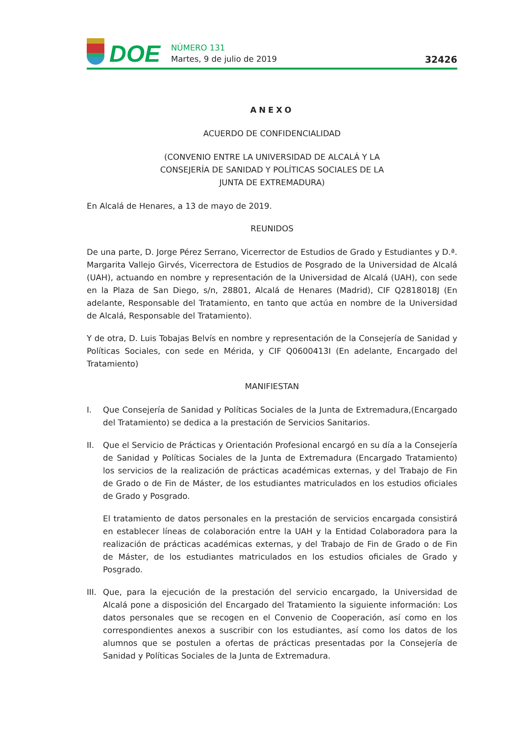DOE
NÚMERO 131
Martes, 9 de julio de 2019
32426
ANEXO
ACUERDO DE CONFIDENCIALIDAD
(CONVENIO ENTRE LA UNIVERSIDAD DE ALCALÁ Y LA
CONSEJERÍA DE SANIDAD Y POLÍTICAS SOCIALES DE LA
JUNTA DE EXTREMADURA)
En Alcalá de Henares, a 13 de mayo de 2019.
REUNIDOS
De una parte, D. Jorge Pérez Serrano, Vicerrector de Estudios de Grado y Estudiantes y D.ª. Margarita Vallejo Girvés, Vicerrectora de Estudios de Posgrado de la Universidad de Alcalá (UAH), actuando en nombre y representación de la Universidad de Alcalá (UAH), con sede en la Plaza de San Diego, s/n, 28801, Alcalá de Henares (Madrid), CIF Q2818018J (En adelante, Responsable del Tratamiento, en tanto que actúa en nombre de la Universidad de Alcalá, Responsable del Tratamiento).
Y de otra, D. Luis Tobajas Belvís en nombre y representación de la Consejería de Sanidad y Políticas Sociales, con sede en Mérida, y CIF Q0600413I (En adelante, Encargado del Tratamiento)
MANIFIESTAN
I. Que Consejería de Sanidad y Políticas Sociales de la Junta de Extremadura,(Encargado del Tratamiento) se dedica a la prestación de Servicios Sanitarios.
II. Que el Servicio de Prácticas y Orientación Profesional encargó en su día a la Consejería de Sanidad y Políticas Sociales de la Junta de Extremadura (Encargado Tratamiento) los servicios de la realización de prácticas académicas externas, y del Trabajo de Fin de Grado o de Fin de Máster, de los estudiantes matriculados en los estudios oficiales de Grado y Posgrado.
El tratamiento de datos personales en la prestación de servicios encargada consistirá en establecer líneas de colaboración entre la UAH y la Entidad Colaboradora para la realización de prácticas académicas externas, y del Trabajo de Fin de Grado o de Fin de Máster, de los estudiantes matriculados en los estudios oficiales de Grado y Posgrado.
III.
Que, para la ejecución de la prestación del servicio encargado, la Universidad de Alcalá pone a disposición del Encargado del Tratamiento la siguiente información: Los datos personales que se recogen en el Convenio de Cooperación, así como en los correspondientes anexos a suscribir con los estudiantes, así como los datos de los alumnos que se postulen a ofertas de prácticas presentadas por la Consejería de Sanidad y Políticas Sociales de la Junta de Extremadura.